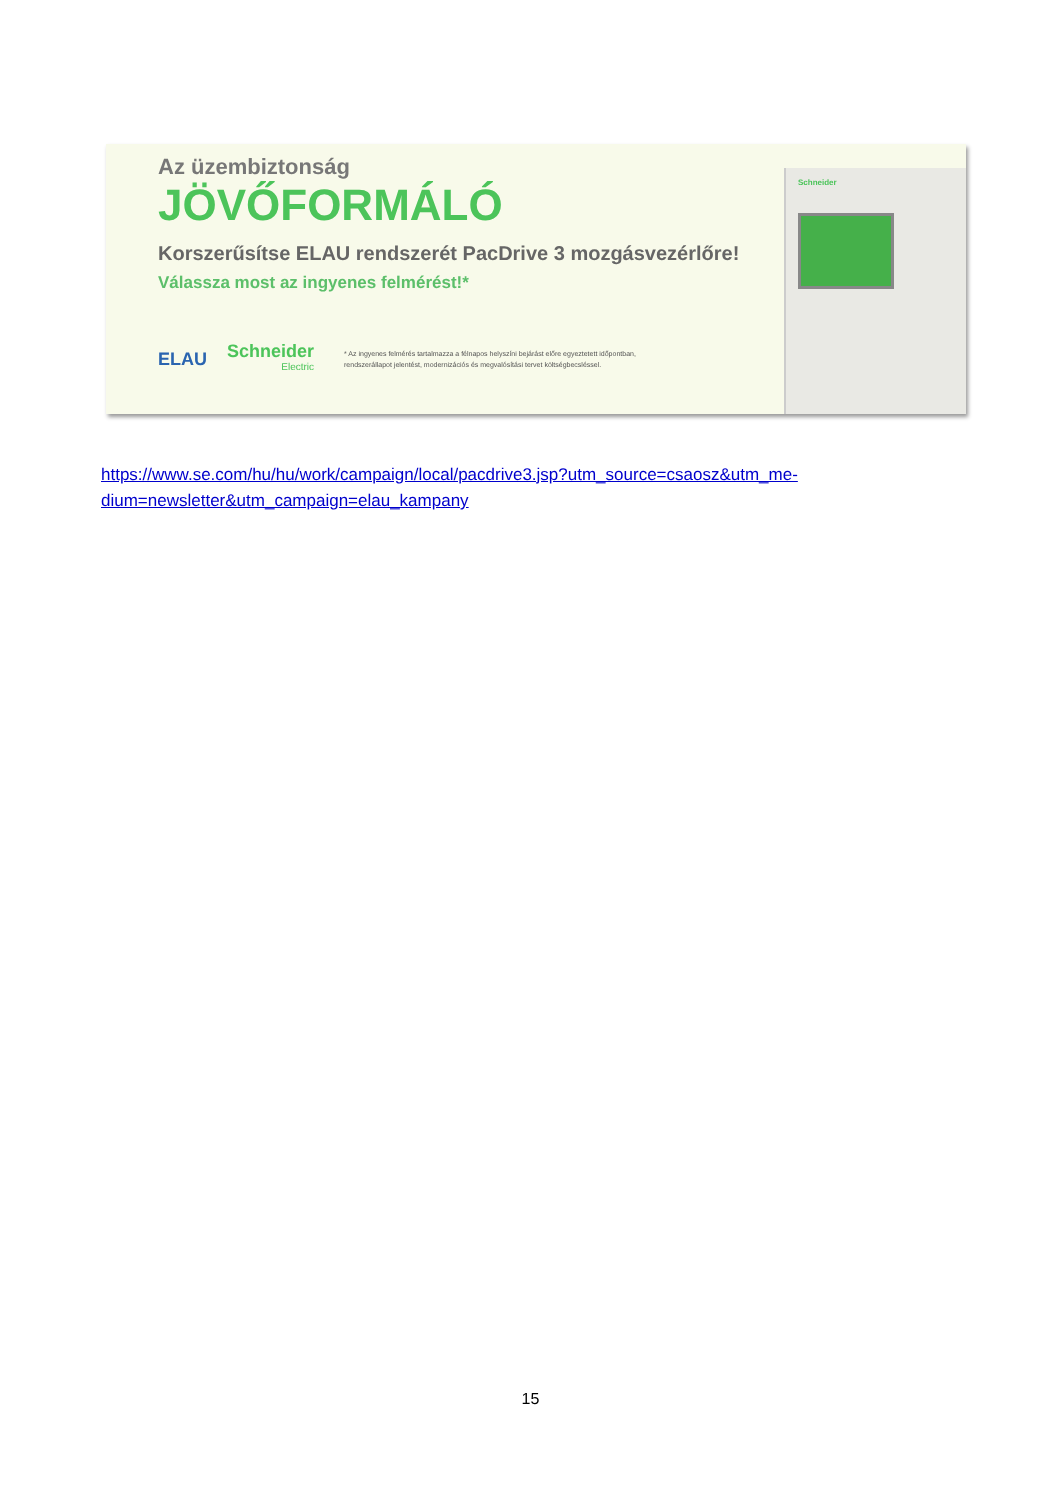Schneider
Az üzembiztonság
JÖVŐFORMÁLÓ
Korszerűsítse ELAU rendszerét PacDrive 3 mozgásvezérlőre!
Válassza most az ingyenes felmérést!*
ELAU
Schneider
Electric
* Az ingyenes felmérés tartalmazza a félnapos helyszíni bejárást előre egyeztetett időpontban,
rendszerállapot jelentést, modernizációs és megvalósítási tervet költségbecsléssel.
https://www.se.com/hu/hu/work/campaign/local/pacdrive3.jsp?utm_source=csaosz&utm_me-
dium=newsletter&utm_campaign=elau_kampany
15